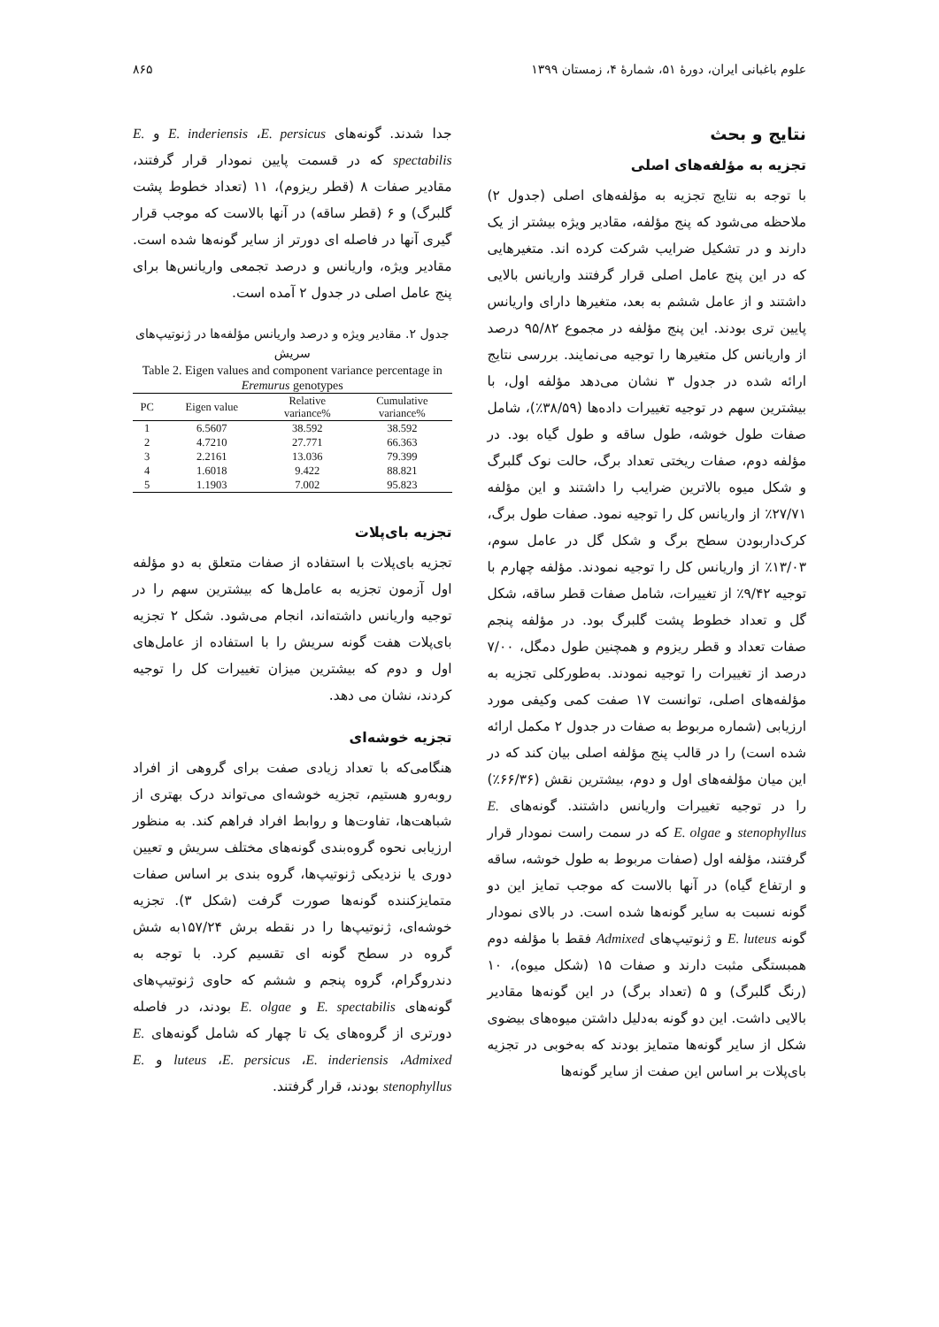علوم باغبانی ایران، دورهٔ ۵۱، شمارهٔ ۴، زمستان ۱۳۹۹ ۸۶۵
نتایج و بحث
تجزیه به مؤلفه‌های اصلی
با توجه به نتایج تجزیه به مؤلفه‌های اصلی (جدول ۲) ملاحظه می‌شود که پنج مؤلفه، مقادیر ویژه بیشتر از یک دارند و در تشکیل ضرایب شرکت کرده اند. متغیرهایی که در این پنج عامل اصلی قرار گرفتند واریانس بالایی داشتند و از عامل ششم به بعد، متغیرها دارای واریانس پایین تری بودند. این پنج مؤلفه در مجموع ۹۵/۸۲ درصد از واریانس کل متغیرها را توجیه می‌نمایند. بررسی نتایج ارائه شده در جدول ۳ نشان می‌دهد مؤلفه اول، با بیشترین سهم در توجیه تغییرات داده‌ها (۳۸/۵۹٪)، شامل صفات طول خوشه، طول ساقه و طول گیاه بود. در مؤلفه دوم، صفات ریختی تعداد برگ، حالت نوک گلبرگ و شکل میوه بالاترین ضرایب را داشتند و این مؤلفه ۲۷/۷۱٪ از واریانس کل را توجیه نمود. صفات طول برگ، کرک‌داربودن سطح برگ و شکل گل در عامل سوم، ۱۳/۰۳٪ از واریانس کل را توجیه نمودند. مؤلفه چهارم با توجیه ۹/۴۲٪ از تغییرات، شامل صفات قطر ساقه، شکل گل و تعداد خطوط پشت گلبرگ بود. در مؤلفه پنجم صفات تعداد و قطر ریزوم و همچنین طول دمگل، ۷/۰۰ درصد از تغییرات را توجیه نمودند. به‌طورکلی تجزیه به مؤلفه‌های اصلی، توانست ۱۷ صفت کمی وکیفی مورد ارزیابی (شماره مربوط به صفات در جدول ۲ مکمل ارائه شده است) را در قالب پنج مؤلفه اصلی بیان کند که در این میان مؤلفه‌های اول و دوم، بیشترین نقش (۶۶/۳۶٪) را در توجیه تغییرات واریانس داشتند. گونه‌های E. stenophyllus و E. olgae که در سمت راست نمودار قرار گرفتند، مؤلفه اول (صفات مربوط به طول خوشه، ساقه و ارتفاع گیاه) در آنها بالاست که موجب تمایز این دو گونه نسبت به سایر گونه‌ها شده است. در بالای نمودار گونه E. luteus و ژنوتیپ‌های Admixed فقط با مؤلفه دوم همبستگی مثبت دارند و صفات ۱۵ (شکل میوه)، ۱۰ (رنگ گلبرگ) و ۵ (تعداد برگ) در این گونه‌ها مقادیر بالایی داشت. این دو گونه به‌دلیل داشتن میوه‌های بیضوی شکل از سایر گونه‌ها متمایز بودند که به‌خوبی در تجزیه بای‌پلات بر اساس این صفت از سایر گونه‌ها
جدا شدند. گونه‌های E. inderiensis ،E. persicus و E. spectabilis که در قسمت پایین نمودار قرار گرفتند، مقادیر صفات ۸ (قطر ریزوم)، ۱۱ (تعداد خطوط پشت گلبرگ) و ۶ (قطر ساقه) در آنها بالاست که موجب قرار گیری آنها در فاصله ای دورتر از سایر گونه‌ها شده است. مقادیر ویژه، واریانس و درصد تجمعی واریانس‌ها برای پنج عامل اصلی در جدول ۲ آمده است.
جدول ۲. مقادیر ویژه و درصد واریانس مؤلفه‌ها در ژنوتیپ‌های سریش
Table 2. Eigen values and component variance percentage in Eremurus genotypes
| PC | Eigen value | Relative variance% | Cumulative variance% |
| --- | --- | --- | --- |
| 1 | 6.5607 | 38.592 | 38.592 |
| 2 | 4.7210 | 27.771 | 66.363 |
| 3 | 2.2161 | 13.036 | 79.399 |
| 4 | 1.6018 | 9.422 | 88.821 |
| 5 | 1.1903 | 7.002 | 95.823 |
تجزیه بای‌پلات
تجزیه بای‌پلات با استفاده از صفات متعلق به دو مؤلفه اول آزمون تجزیه به عامل‌ها که بیشترین سهم را در توجیه واریانس داشته‌اند، انجام می‌شود. شکل ۲ تجزیه بای‌پلات هفت گونه سریش را با استفاده از عامل‌های اول و دوم که بیشترین میزان تغییرات کل را توجیه کردند، نشان می دهد.
تجزیه خوشه‌ای
هنگامی‌که با تعداد زیادی صفت برای گروهی از افراد روبه‌رو هستیم، تجزیه خوشه‌ای می‌تواند درک بهتری از شباهت‌ها، تفاوت‌ها و روابط افراد فراهم کند. به منظور ارزیابی نحوه گروه‌بندی گونه‌های مختلف سریش و تعیین دوری یا نزدیکی ژنوتیپ‌ها، گروه بندی بر اساس صفات متمایزکننده گونه‌ها صورت گرفت (شکل ۳). تجزیه خوشه‌ای، ژنوتیپ‌ها را در نقطه برش ۱۵۷/۲۴به شش گروه در سطح گونه ای تقسیم کرد. با توجه به دندروگرام، گروه پنجم و ششم که حاوی ژنوتیپ‌های گونه‌های E. spectabilis و E. olgae بودند، در فاصله دورتری از گروه‌های یک تا چهار که شامل گونه‌های E. luteus ،E. persicus ،E. inderiensis ،Admixed و E. stenophyllus بودند، قرار گرفتند.